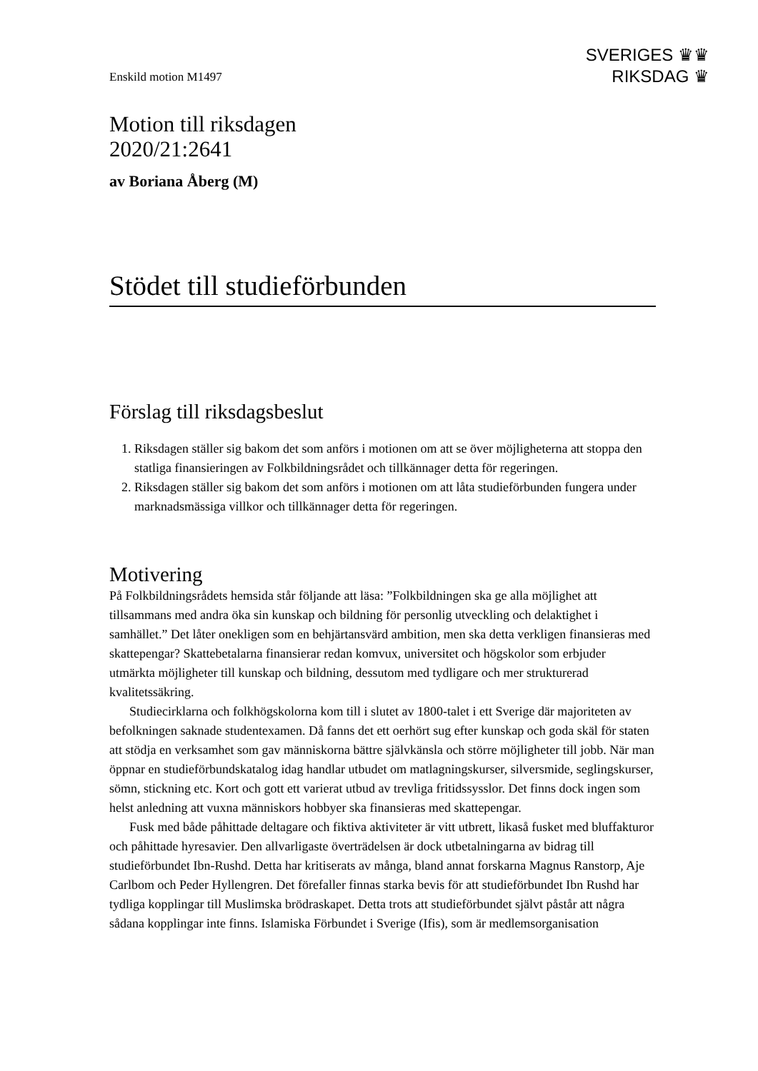SVERIGES ♛♛
RIKSDAG ♛
Enskild motion M1497
Motion till riksdagen
2020/21:2641
av Boriana Åberg (M)
Stödet till studieförbunden
Förslag till riksdagsbeslut
1. Riksdagen ställer sig bakom det som anförs i motionen om att se över möjligheterna att stoppa den statliga finansieringen av Folkbildningsrådet och tillkännager detta för regeringen.
2. Riksdagen ställer sig bakom det som anförs i motionen om att låta studieförbunden fungera under marknadsmässiga villkor och tillkännager detta för regeringen.
Motivering
På Folkbildningsrådets hemsida står följande att läsa: ”Folkbildningen ska ge alla möjlighet att tillsammans med andra öka sin kunskap och bildning för personlig utveckling och delaktighet i samhället.” Det låter onekligen som en behjärtansvärd ambition, men ska detta verkligen finansieras med skattepengar? Skattebetalarna finansierar redan komvux, universitet och högskolor som erbjuder utmärkta möjligheter till kunskap och bildning, dessutom med tydligare och mer strukturerad kvalitetssäkring.
Studiecirklarna och folkhögskolorna kom till i slutet av 1800-talet i ett Sverige där majoriteten av befolkningen saknade studentexamen. Då fanns det ett oerhört sug efter kunskap och goda skäl för staten att stödja en verksamhet som gav människorna bättre självkänsla och större möjligheter till jobb. När man öppnar en studieförbundskatalog idag handlar utbudet om matlagningskurser, silversmide, seglingskurser, sömn, stickning etc. Kort och gott ett varierat utbud av trevliga fritidssysslor. Det finns dock ingen som helst anledning att vuxna människors hobbyer ska finansieras med skattepengar.
Fusk med både påhittade deltagare och fiktiva aktiviteter är vitt utbrett, likaså fusket med bluffakturor och påhittade hyresavier. Den allvarligaste överträdelsen är dock utbetalningarna av bidrag till studieförbundet Ibn-Rushd. Detta har kritiserats av många, bland annat forskarna Magnus Ranstorp, Aje Carlbom och Peder Hyllengren. Det förefaller finnas starka bevis för att studieförbundet Ibn Rushd har tydliga kopplingar till Muslimska brödraskapet. Detta trots att studieförbundet självt påstår att några sådana kopplingar inte finns. Islamiska Förbundet i Sverige (Ifis), som är medlemsorganisation